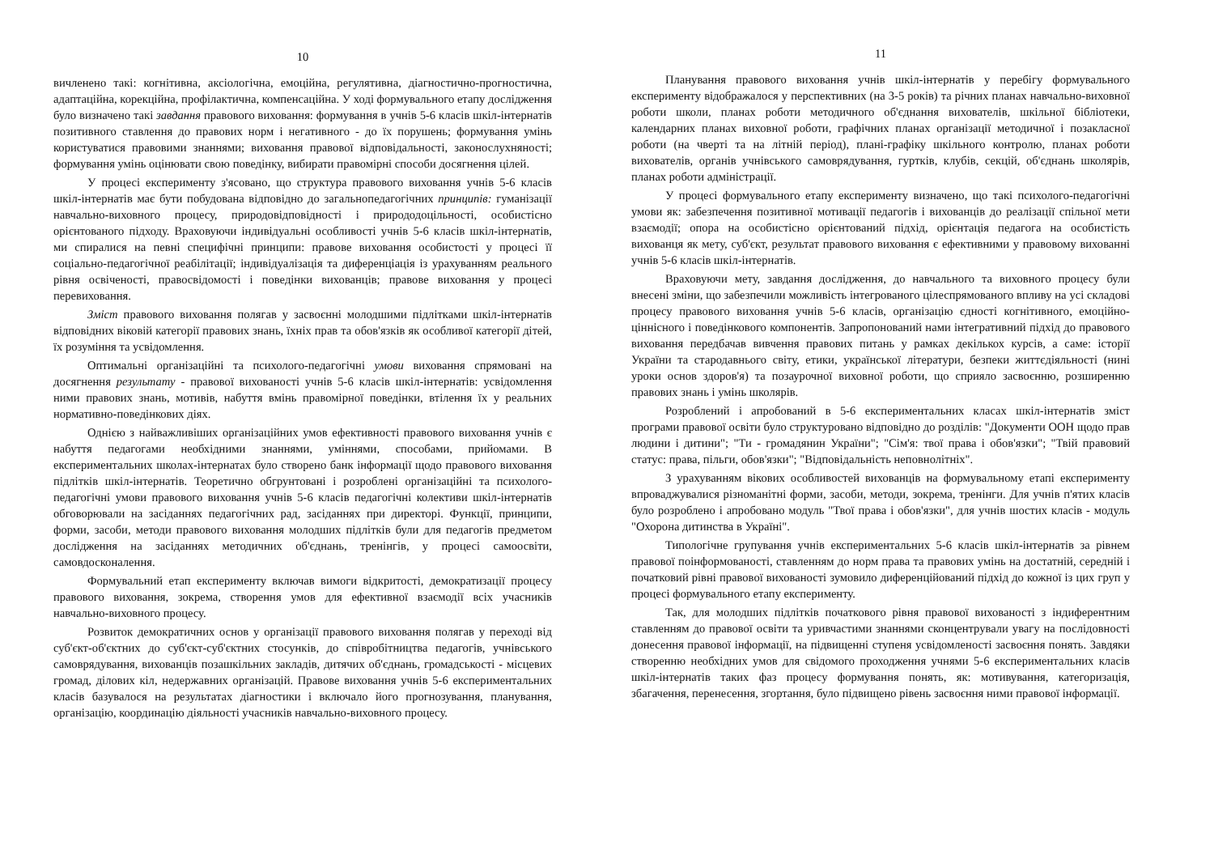10
вичленено такі: когнітивна, аксіологічна, емоційна, регулятивна, діагностично-прогностична, адаптаційна, корекційна, профілактична, компенсаційна. У ході формувального етапу дослідження було визначено такі завдання правового виховання: формування в учнів 5-6 класів шкіл-інтернатів позитивного ставлення до правових норм і негативного - до їх порушень; формування умінь користуватися правовими знаннями; виховання правової відповідальності, законослухняності; формування умінь оцінювати свою поведінку, вибирати правомірні способи досягнення цілей.
У процесі експерименту з'ясовано, що структура правового виховання учнів 5-6 класів шкіл-інтернатів має бути побудована відповідно до загальнопедагогічних принципів: гуманізації навчально-виховного процесу, природовідповідності і природодоцільності, особистісно орієнтованого підходу. Враховуючи індивідуальні особливості учнів 5-6 класів шкіл-інтернатів, ми спиралися на певні специфічні принципи: правове виховання особистості у процесі її соціально-педагогічної реабілітації; індивідуалізація та диференціація із урахуванням реального рівня освіченості, правосвідомості і поведінки вихованців; правове виховання у процесі перевиховання.
Зміст правового виховання полягав у засвоєнні молодшими підлітками шкіл-інтернатів відповідних віковій категорії правових знань, їхніх прав та обов'язків як особливої категорії дітей, їх розуміння та усвідомлення.
Оптимальні організаційні та психолого-педагогічні умови виховання спрямовані на досягнення результату - правової вихованості учнів 5-6 класів шкіл-інтернатів: усвідомлення ними правових знань, мотивів, набуття вмінь правомірної поведінки, втілення їх у реальних нормативно-поведінкових діях.
Однією з найважливіших організаційних умов ефективності правового виховання учнів є набуття педагогами необхідними знаннями, уміннями, способами, прийомами. В експериментальних школах-інтернатах було створено банк інформації щодо правового виховання підлітків шкіл-інтернатів. Теоретично обгрунтовані і розроблені організаційні та психолого-педагогічні умови правового виховання учнів 5-6 класів педагогічні колективи шкіл-інтернатів обговорювали на засіданнях педагогічних рад, засіданнях при директорі. Функції, принципи, форми, засоби, методи правового виховання молодших підлітків були для педагогів предметом дослідження на засіданнях методичних об'єднань, тренінгів, у процесі самоосвіти, самовдосконалення.
Формувальний етап експерименту включав вимоги відкритості, демократизації процесу правового виховання, зокрема, створення умов для ефективної взаємодії всіх учасників навчально-виховного процесу.
Розвиток демократичних основ у організації правового виховання полягав у переході від суб'єкт-об'єктних до суб'єкт-суб'єктних стосунків, до співробітництва педагогів, учнівського самоврядування, вихованців позашкільних закладів, дитячих об'єднань, громадськості - місцевих громад, ділових кіл, недержавних організацій. Правове виховання учнів 5-6 експериментальних класів базувалося на результатах діагностики і включало його прогнозування, планування, організацію, координацію діяльності учасників навчально-виховного процесу.
11
Планування правового виховання учнів шкіл-інтернатів у перебігу формувального експерименту відображалося у перспективних (на 3-5 років) та річних планах навчально-виховної роботи школи, планах роботи методичного об'єднання вихователів, шкільної бібліотеки, календарних планах виховної роботи, графічних планах організації методичної і позакласної роботи (на чверті та на літній період), плані-графіку шкільного контролю, планах роботи вихователів, органів учнівського самоврядування, гуртків, клубів, секцій, об'єднань школярів, планах роботи адміністрації.
У процесі формувального етапу експерименту визначено, що такі психолого-педагогічні умови як: забезпечення позитивної мотивації педагогів і вихованців до реалізації спільної мети взаємодії; опора на особистісно орієнтований підхід, орієнтація педагога на особистість вихованця як мету, суб'єкт, результат правового виховання є ефективними у правовому вихованні учнів 5-6 класів шкіл-інтернатів.
Враховуючи мету, завдання дослідження, до навчального та виховного процесу були внесені зміни, що забезпечили можливість інтегрованого цілеспрямованого впливу на усі складові процесу правового виховання учнів 5-6 класів, організацію єдності когнітивного, емоційно-ціннісного і поведінкового компонентів. Запропонований нами інтегративний підхід до правового виховання передбачав вивчення правових питань у рамках декількох курсів, а саме: історії України та стародавнього світу, етики, української літератури, безпеки життєдіяльності (нині уроки основ здоров'я) та позаурочної виховної роботи, що сприяло засвоєнню, розширенню правових знань і умінь школярів.
Розроблений і апробований в 5-6 експериментальних класах шкіл-інтернатів зміст програми правової освіти було структуровано відповідно до розділів: "Документи ООН щодо прав людини і дитини"; "Ти - громадянин України"; "Сім'я: твої права і обов'язки"; "Твій правовий статус: права, пільги, обов'язки"; "Відповідальність неповнолітніх".
З урахуванням вікових особливостей вихованців на формувальному етапі експерименту впроваджувалися різноманітні форми, засоби, методи, зокрема, тренінги. Для учнів п'ятих класів було розроблено і апробовано модуль "Твої права і обов'язки", для учнів шостих класів - модуль "Охорона дитинства в Україні".
Типологічне групування учнів експериментальних 5-6 класів шкіл-інтернатів за рівнем правової поінформованості, ставленням до норм права та правових умінь на достатній, середній і початковий рівні правової вихованості зумовило диференційований підхід до кожної із цих груп у процесі формувального етапу експерименту.
Так, для молодших підлітків початкового рівня правової вихованості з індиферентним ставленням до правової освіти та уривчастими знаннями сконцентрували увагу на послідовності донесення правової інформації, на підвищенні ступеня усвідомленості засвоєння понять. Завдяки створенню необхідних умов для свідомого проходження учнями 5-6 експериментальних класів шкіл-інтернатів таких фаз процесу формування понять, як: мотивування, категоризація, збагачення, перенесення, згортання, було підвищено рівень засвоєння ними правової інформації.